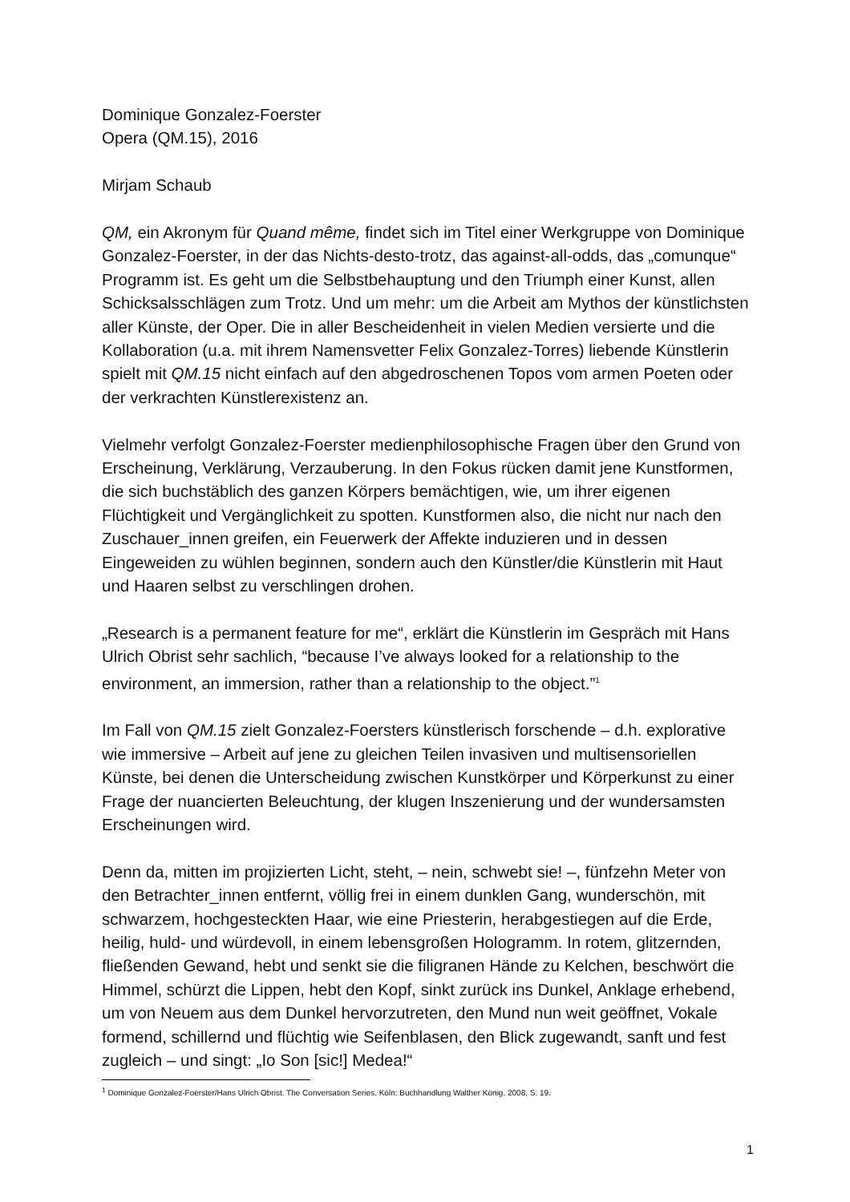Dominique Gonzalez-Foerster
Opera (QM.15), 2016
Mirjam Schaub
QM, ein Akronym für Quand même, findet sich im Titel einer Werkgruppe von Dominique Gonzalez-Foerster, in der das Nichts-desto-trotz, das against-all-odds, das „comunque“ Programm ist. Es geht um die Selbstbehauptung und den Triumph einer Kunst, allen Schicksalsschlägen zum Trotz. Und um mehr: um die Arbeit am Mythos der künstlichsten aller Künste, der Oper. Die in aller Bescheidenheit in vielen Medien versierte und die Kollaboration (u.a. mit ihrem Namensvetter Felix Gonzalez-Torres) liebende Künstlerin spielt mit QM.15 nicht einfach auf den abgedroschenen Topos vom armen Poeten oder der verkrachten Künstlerexistenz an.
Vielmehr verfolgt Gonzalez-Foerster medienphilosophische Fragen über den Grund von Erscheinung, Verklärung, Verzauberung. In den Fokus rücken damit jene Kunstformen, die sich buchstäblich des ganzen Körpers bemächtigen, wie, um ihrer eigenen Flüchtigkeit und Vergänglichkeit zu spotten. Kunstformen also, die nicht nur nach den Zuschauer_innen greifen, ein Feuerwerk der Affekte induzieren und in dessen Eingeweiden zu wühlen beginnen, sondern auch den Künstler/die Künstlerin mit Haut und Haaren selbst zu verschlingen drohen.
„Research is a permanent feature for me“, erklärt die Künstlerin im Gespräch mit Hans Ulrich Obrist sehr sachlich, “because I’ve always looked for a relationship to the environment, an immersion, rather than a relationship to the object.”<sup>1</sup>
Im Fall von QM.15 zielt Gonzalez-Foersters künstlerisch forschende – d.h. explorative wie immersive – Arbeit auf jene zu gleichen Teilen invasiven und multisensoriellen Künste, bei denen die Unterscheidung zwischen Kunstkörper und Körperkunst zu einer Frage der nuancierten Beleuchtung, der klugen Inszenierung und der wundersamsten Erscheinungen wird.
Denn da, mitten im projizierten Licht, steht, – nein, schwebt sie! –, fünfzehn Meter von den Betrachter_innen entfernt, völlig frei in einem dunklen Gang, wunderschön, mit schwarzem, hochgesteckten Haar, wie eine Priesterin, herabgestiegen auf die Erde, heilig, huld- und würdevoll, in einem lebensgroßen Hologramm. In rotem, glitzernden, fließenden Gewand, hebt und senkt sie die filigranen Hände zu Kelchen, beschwört die Himmel, schürzt die Lippen, hebt den Kopf, sinkt zurück ins Dunkel, Anklage erhebend, um von Neuem aus dem Dunkel hervorzutreten, den Mund nun weit geöffnet, Vokale formend, schillernd und flüchtig wie Seifenblasen, den Blick zugewandt, sanft und fest zugleich – und singt: „Io Son [sic!] Medea!“
<sup>1</sup> Dominique Gonzalez-Foerster/Hans Ulrich Obrist. The Conversation Series. Köln: Buchhandlung Walther König, 2008, S. 19.
1